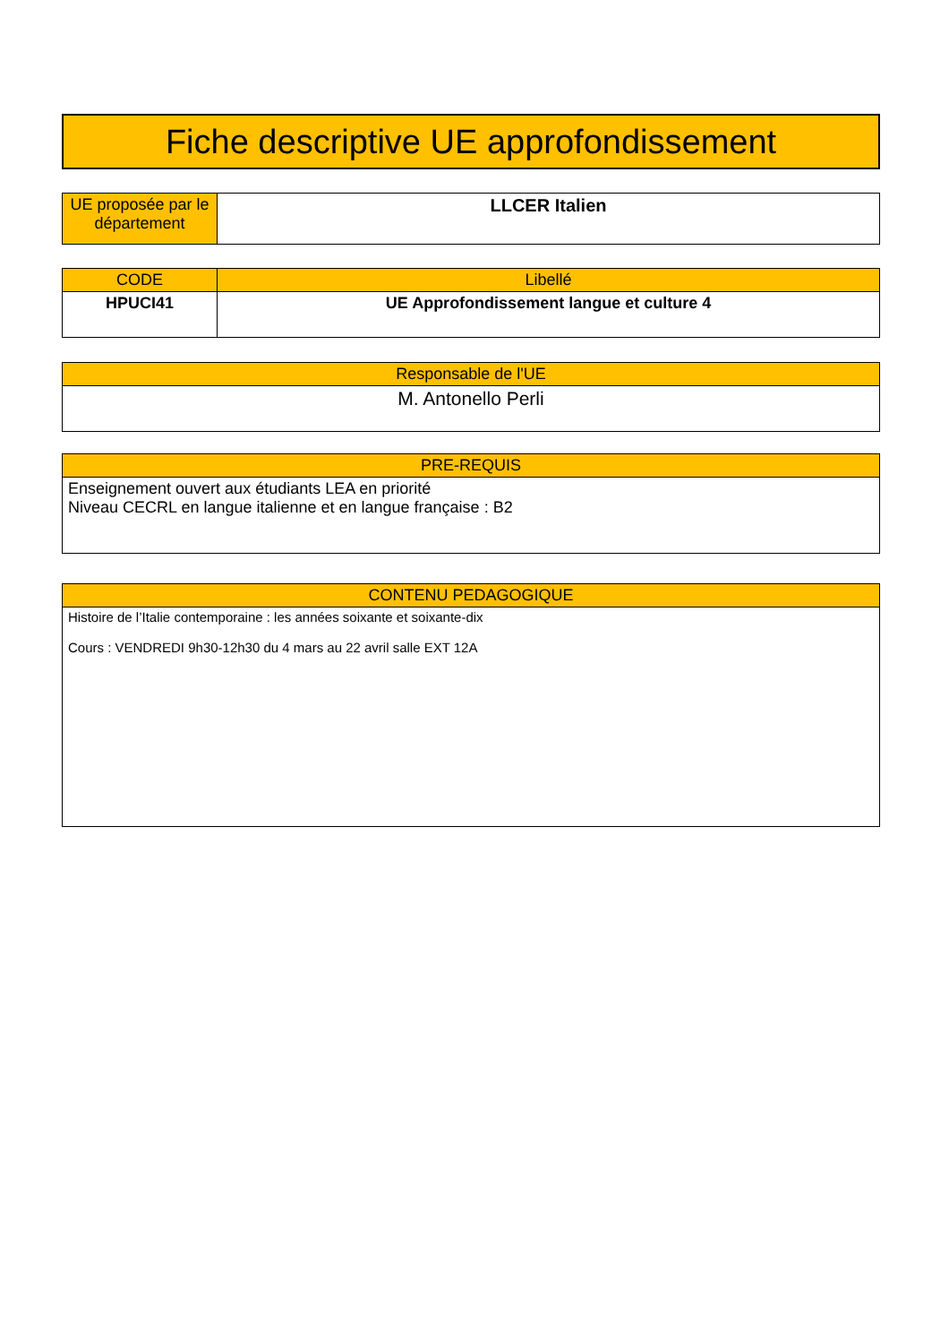Fiche descriptive UE approfondissement
| UE proposée par le département | LLCER Italien |
| CODE | Libellé |
| --- | --- |
| HPUCI41 | UE Approfondissement langue et culture 4 |
| Responsable de l'UE |
| --- |
| M. Antonello Perli |
| PRE-REQUIS |
| --- |
| Enseignement ouvert aux étudiants LEA en priorité Niveau CECRL en langue italienne et en langue française : B2 |
| CONTENU PEDAGOGIQUE |
| --- |
| Histoire de l’Italie contemporaine : les années soixante et soixante-dix Cours : VENDREDI 9h30-12h30 du 4 mars au 22 avril salle EXT 12A |